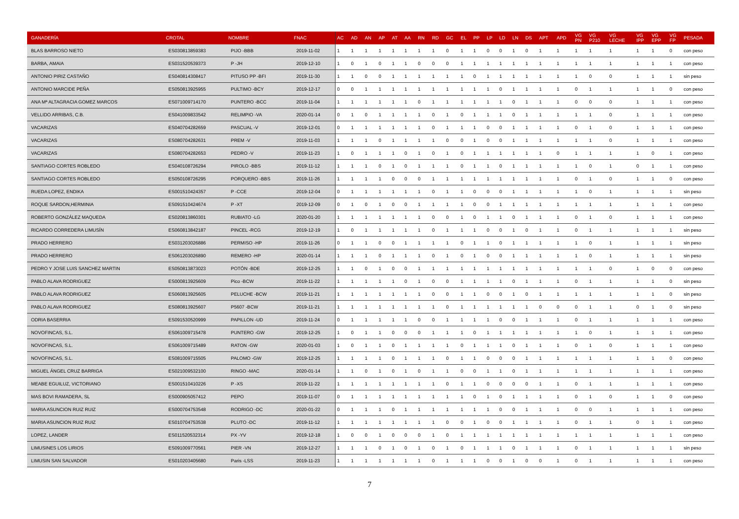| GANADERÍA | CROTAL | NOMBRE | FNAC | AC | AD | AN | AP | AT | AA | RN | RD | GC | EL | PP | LP | LD | LN | DS | APT | APD | VG PN | VG P210 | VG LECHE | VG IPP | VG EPP | VG FP | PESADA |
| --- | --- | --- | --- | --- | --- | --- | --- | --- | --- | --- | --- | --- | --- | --- | --- | --- | --- | --- | --- | --- | --- | --- | --- | --- | --- | --- | --- |
| BLAS BARROSO NIETO | ES030813859383 | PIJO -BBB | 2019-11-02 | 1 | 1 | 1 | 1 | 1 | 1 | 1 | 1 | 0 | 1 | 1 | 0 | 0 | 1 | 0 | 1 | 1 | 1 | 1 | 1 | 1 | 1 | 0 | con peso |
| BARBA, AMAIA | ES031520539373 | P -JH | 2019-12-10 | 1 | 0 | 1 | 0 | 1 | 1 | 0 | 0 | 0 | 1 | 1 | 1 | 1 | 1 | 1 | 1 | 1 | 1 | 1 | 1 | 1 | 1 | 1 | con peso |
| ANTONIO PIRIZ CASTAÑO | ES040814308417 | PITUSO PP -BFI | 2019-11-30 | 1 | 1 | 0 | 0 | 1 | 1 | 1 | 1 | 1 | 1 | 0 | 1 | 1 | 1 | 1 | 1 | 1 | 1 | 0 | 0 | 1 | 1 | 1 | sin peso |
| ANTONIO MARCIDE PEÑA | ES050813925955 | PULTIMO -BCY | 2019-12-17 | 0 | 0 | 1 | 1 | 1 | 1 | 1 | 1 | 1 | 1 | 1 | 1 | 0 | 1 | 1 | 1 | 1 | 0 | 1 | 1 | 1 | 1 | 0 | con peso |
| ANA Mª ALTAGRACIA GOMEZ MARCOS | ES071009714170 | PUNTERO -BCC | 2019-11-04 | 1 | 1 | 1 | 1 | 1 | 1 | 0 | 1 | 1 | 1 | 1 | 1 | 1 | 0 | 1 | 1 | 1 | 0 | 0 | 0 | 1 | 1 | 1 | con peso |
| VELLIDO ARRIBAS, C.B. | ES041009833542 | RELIMPIO -VA | 2020-01-14 | 0 | 1 | 0 | 1 | 1 | 1 | 1 | 0 | 1 | 0 | 1 | 1 | 1 | 0 | 1 | 1 | 1 | 1 | 1 | 0 | 1 | 1 | 1 | con peso |
| VACARIZAS | ES040704282659 | PASCUAL -V | 2019-12-01 | 0 | 1 | 1 | 1 | 1 | 1 | 1 | 0 | 1 | 1 | 1 | 0 | 0 | 1 | 1 | 1 | 1 | 0 | 1 | 0 | 1 | 1 | 1 | con peso |
| VACARIZAS | ES080704282631 | PREM -V | 2019-11-03 | 1 | 1 | 1 | 0 | 1 | 1 | 1 | 1 | 0 | 0 | 1 | 0 | 0 | 1 | 1 | 1 | 1 | 1 | 1 | 0 | 1 | 1 | 1 | con peso |
| VACARIZAS | ES080704282653 | PEDRO -V | 2019-11-23 | 1 | 0 | 1 | 1 | 1 | 0 | 1 | 0 | 1 | 0 | 1 | 1 | 1 | 1 | 1 | 1 | 0 | 1 | 1 | 1 | 1 | 0 | 1 | con peso |
| SANTIAGO CORTES ROBLEDO | ES040108726294 | PIROLO -BBS | 2019-11-12 | 1 | 1 | 1 | 0 | 1 | 0 | 1 | 1 | 1 | 0 | 1 | 1 | 0 | 1 | 1 | 1 | 1 | 1 | 0 | 1 | 0 | 1 | 1 | con peso |
| SANTIAGO CORTES ROBLEDO | ES050108726295 | PORQUERO -BBS | 2019-11-26 | 1 | 1 | 1 | 1 | 0 | 0 | 0 | 1 | 1 | 1 | 1 | 1 | 1 | 1 | 1 | 1 | 1 | 0 | 1 | 0 | 1 | 1 | 0 | con peso |
| RUEDA LOPEZ, ENDIKA | ES001510424357 | P -CCE | 2019-12-04 | 0 | 1 | 1 | 1 | 1 | 1 | 1 | 0 | 1 | 1 | 0 | 0 | 0 | 1 | 1 | 1 | 1 | 1 | 0 | 1 | 1 | 1 | 1 | sin peso |
| ROQUE SARDON,HERMINIA | ES091510424674 | P -XT | 2019-12-09 | 0 | 1 | 0 | 1 | 0 | 0 | 1 | 1 | 1 | 1 | 0 | 0 | 1 | 1 | 1 | 1 | 1 | 1 | 1 | 1 | 1 | 1 | 1 | con peso |
| ROBERTO GONZÁLEZ MAQUEDA | ES020813860301 | RUBIATO -LG | 2020-01-20 | 1 | 1 | 1 | 1 | 1 | 1 | 1 | 0 | 0 | 1 | 0 | 1 | 1 | 0 | 1 | 1 | 1 | 0 | 1 | 0 | 1 | 1 | 1 | con peso |
| RICARDO CORREDERA LIMUSÍN | ES060813842187 | PINCEL -RCG | 2019-12-19 | 1 | 0 | 1 | 1 | 1 | 1 | 1 | 0 | 1 | 1 | 1 | 0 | 0 | 1 | 0 | 1 | 1 | 0 | 1 | 1 | 1 | 1 | 1 | sin peso |
| PRADO HERRERO | ES031203026886 | PERMISO -HP | 2019-11-26 | 0 | 1 | 1 | 0 | 0 | 1 | 1 | 1 | 1 | 0 | 1 | 1 | 0 | 1 | 1 | 1 | 1 | 1 | 0 | 1 | 1 | 1 | 1 | sin peso |
| PRADO HERRERO | ES061203026890 | REMERO -HP | 2020-01-14 | 1 | 1 | 1 | 0 | 1 | 1 | 1 | 0 | 1 | 0 | 1 | 0 | 0 | 1 | 1 | 1 | 1 | 1 | 0 | 1 | 1 | 1 | 1 | sin peso |
| PEDRO Y JOSE LUIS SANCHEZ MARTIN | ES050813873023 | POTÓN -BDE | 2019-12-25 | 1 | 1 | 0 | 1 | 0 | 0 | 1 | 1 | 1 | 1 | 1 | 1 | 1 | 1 | 1 | 1 | 1 | 1 | 1 | 0 | 1 | 0 | 0 | con peso |
| PABLO ALAVA RODRIGUEZ | ES000813925609 | Pico -BCW | 2019-11-22 | 1 | 1 | 1 | 1 | 1 | 0 | 1 | 0 | 0 | 1 | 1 | 1 | 1 | 0 | 1 | 1 | 1 | 0 | 1 | 1 | 1 | 1 | 0 | sin peso |
| PABLO ALAVA RODRIGUEZ | ES060813925605 | PELUCHE -BCW | 2019-11-21 | 1 | 1 | 1 | 1 | 1 | 1 | 1 | 0 | 0 | 1 | 1 | 0 | 0 | 1 | 0 | 1 | 1 | 1 | 1 | 1 | 1 | 1 | 0 | sin peso |
| PABLO ALAVA RODRIGUEZ | ES080813925607 | P5607 -BCW | 2019-11-21 | 1 | 1 | 1 | 1 | 1 | 1 | 1 | 1 | 0 | 1 | 1 | 1 | 1 | 1 | 1 | 0 | 0 | 0 | 1 | 1 | 0 | 1 | 0 | sin peso |
| ODRIA BASERRIA | ES091530520999 | PAPILLON -UD | 2019-11-24 | 0 | 1 | 1 | 1 | 1 | 1 | 0 | 0 | 1 | 1 | 1 | 1 | 0 | 0 | 1 | 1 | 1 | 0 | 1 | 1 | 1 | 1 | 1 | con peso |
| NOVOFINCAS, S.L. | ES061009715478 | PUNTERO -GW | 2019-12-25 | 1 | 0 | 1 | 1 | 0 | 0 | 0 | 1 | 1 | 1 | 0 | 1 | 1 | 1 | 1 | 1 | 1 | 1 | 0 | 1 | 1 | 1 | 1 | con peso |
| NOVOFINCAS, S.L. | ES061009715489 | RATON -GW | 2020-01-03 | 1 | 0 | 1 | 1 | 0 | 1 | 1 | 1 | 1 | 0 | 1 | 1 | 1 | 0 | 1 | 1 | 1 | 0 | 1 | 0 | 1 | 1 | 1 | con peso |
| NOVOFINCAS, S.L. | ES081009715505 | PALOMO -GW | 2019-12-25 | 1 | 1 | 1 | 1 | 0 | 1 | 1 | 1 | 0 | 1 | 1 | 0 | 0 | 0 | 1 | 1 | 1 | 1 | 1 | 1 | 1 | 1 | 0 | con peso |
| MIGUEL ÁNGEL CRUZ BARRIGA | ES021009532100 | RINGO -MAC | 2020-01-14 | 1 | 1 | 0 | 1 | 0 | 1 | 0 | 1 | 1 | 0 | 0 | 1 | 1 | 0 | 1 | 1 | 1 | 1 | 1 | 1 | 1 | 1 | 1 | con peso |
| MEABE EGUILUZ, VICTORIANO | ES001510410226 | P -XS | 2019-11-22 | 1 | 1 | 1 | 1 | 1 | 1 | 1 | 1 | 0 | 1 | 1 | 0 | 0 | 0 | 0 | 1 | 1 | 0 | 1 | 1 | 1 | 1 | 1 | con peso |
| MAS BOVI RAMADERA, SL | ES000905057412 | PEPO | 2019-11-07 | 0 | 1 | 1 | 1 | 1 | 1 | 1 | 1 | 1 | 1 | 0 | 1 | 0 | 1 | 1 | 1 | 1 | 0 | 1 | 0 | 1 | 1 | 0 | con peso |
| MARIA ASUNCION RUIZ RUIZ | ES000704753548 | RODRIGO -DC | 2020-01-22 | 0 | 1 | 1 | 1 | 0 | 1 | 1 | 1 | 1 | 1 | 1 | 1 | 0 | 0 | 1 | 1 | 1 | 0 | 0 | 1 | 1 | 1 | 1 | con peso |
| MARIA ASUNCION RUIZ RUIZ | ES010704753538 | PLUTO -DC | 2019-11-12 | 1 | 1 | 1 | 1 | 1 | 1 | 1 | 1 | 0 | 0 | 1 | 0 | 0 | 1 | 1 | 1 | 1 | 0 | 1 | 1 | 0 | 1 | 1 | con peso |
| LOPEZ, LANDER | ES011520532314 | PX -YV | 2019-12-18 | 1 | 0 | 0 | 1 | 0 | 0 | 0 | 1 | 0 | 1 | 1 | 1 | 1 | 1 | 1 | 1 | 1 | 1 | 1 | 1 | 1 | 1 | 1 | con peso |
| LIMUSINES LOS LIRIOS | ES091009770561 | PIER -VN | 2019-12-27 | 1 | 1 | 1 | 0 | 1 | 0 | 1 | 0 | 1 | 0 | 1 | 1 | 1 | 0 | 1 | 1 | 1 | 0 | 1 | 1 | 1 | 1 | 1 | sin peso |
| LIMUSIN SAN SALVADOR | ES010203405680 | Paris -LSS | 2019-11-23 | 1 | 1 | 1 | 1 | 1 | 1 | 1 | 0 | 1 | 1 | 1 | 0 | 0 | 1 | 0 | 0 | 1 | 0 | 1 | 1 | 1 | 1 | 1 | con peso |
7